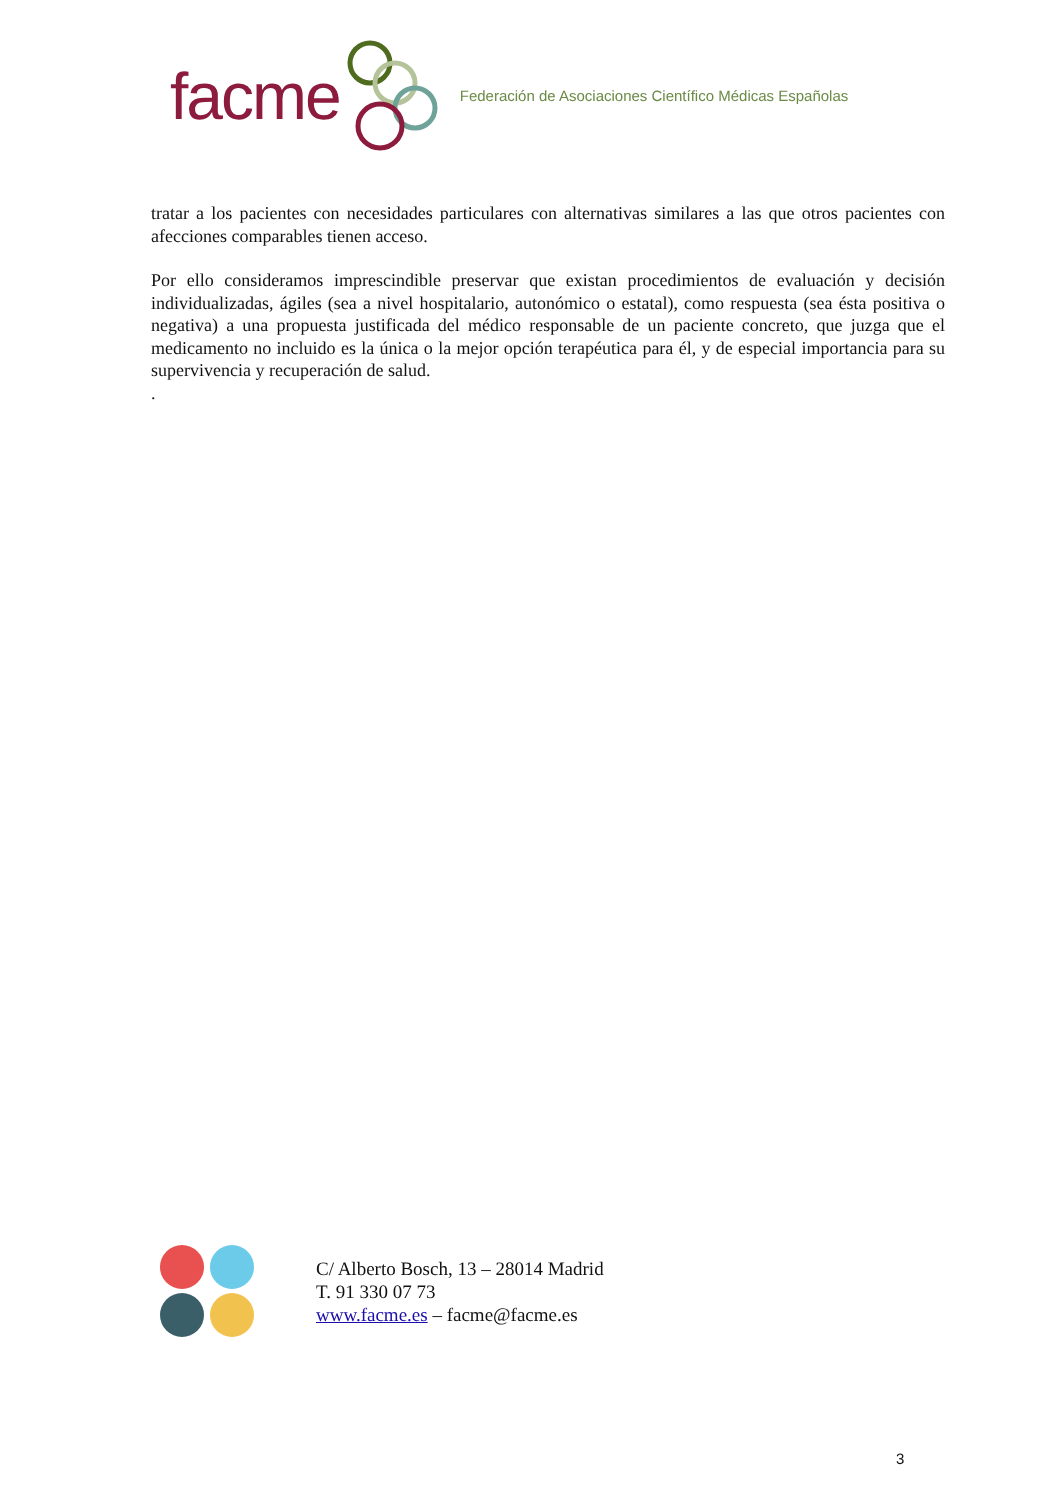facme Federación de Asociaciones Científico Médicas Españolas
tratar a los pacientes con necesidades particulares con alternativas similares a las que otros pacientes con afecciones comparables tienen acceso.
Por ello consideramos imprescindible preservar que existan procedimientos de evaluación y decisión individualizadas, ágiles (sea a nivel hospitalario, autonómico o estatal), como respuesta (sea ésta positiva o negativa) a una propuesta justificada del médico responsable de un paciente concreto, que juzga que el medicamento no incluido es la única o la mejor opción terapéutica para él, y de especial importancia para su supervivencia y recuperación de salud.
.
C/ Alberto Bosch, 13 – 28014 Madrid
T. 91 330 07 73
www.facme.es – facme@facme.es
3